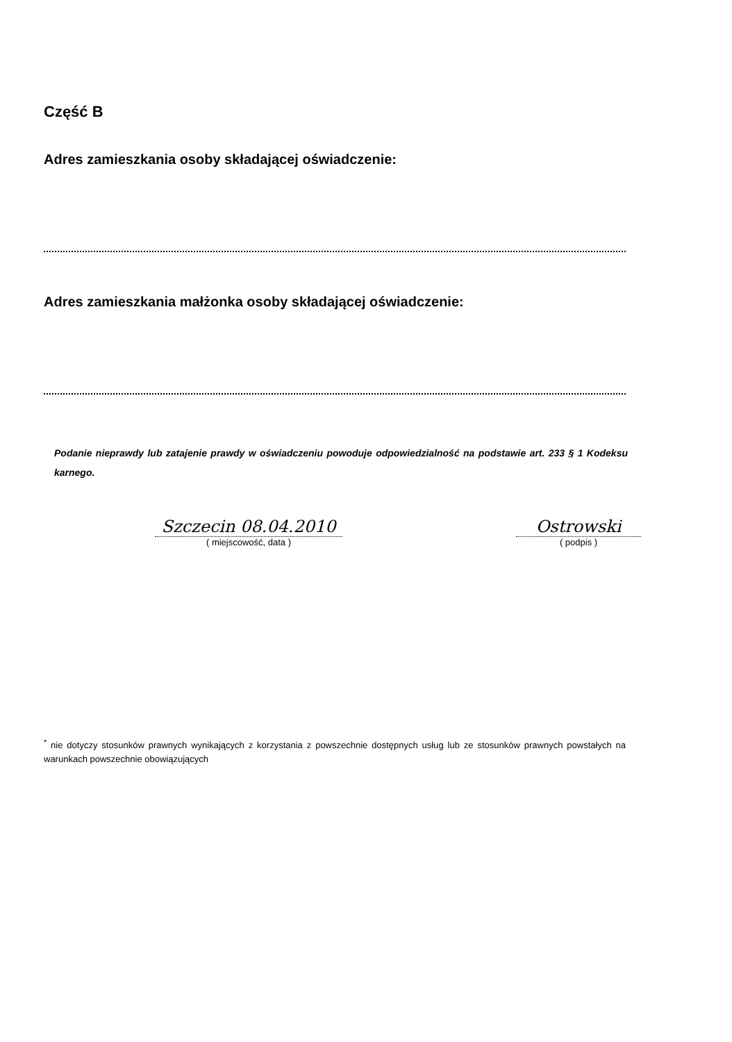Część B
Adres zamieszkania osoby składającej oświadczenie:
Adres zamieszkania małżonka osoby składającej oświadczenie:
Podanie nieprawdy lub zatajenie prawdy w oświadczeniu powoduje odpowiedzialność na podstawie art. 233 § 1 Kodeksu karnego.
Szczecin 08.04.2010
( miejscowość, data )
Ostrowski
( podpis )
<sup>*</sup> nie dotyczy stosunków prawnych wynikających z korzystania z powszechnie dostępnych usług lub ze stosunków prawnych powstałych na warunkach powszechnie obowiązujących